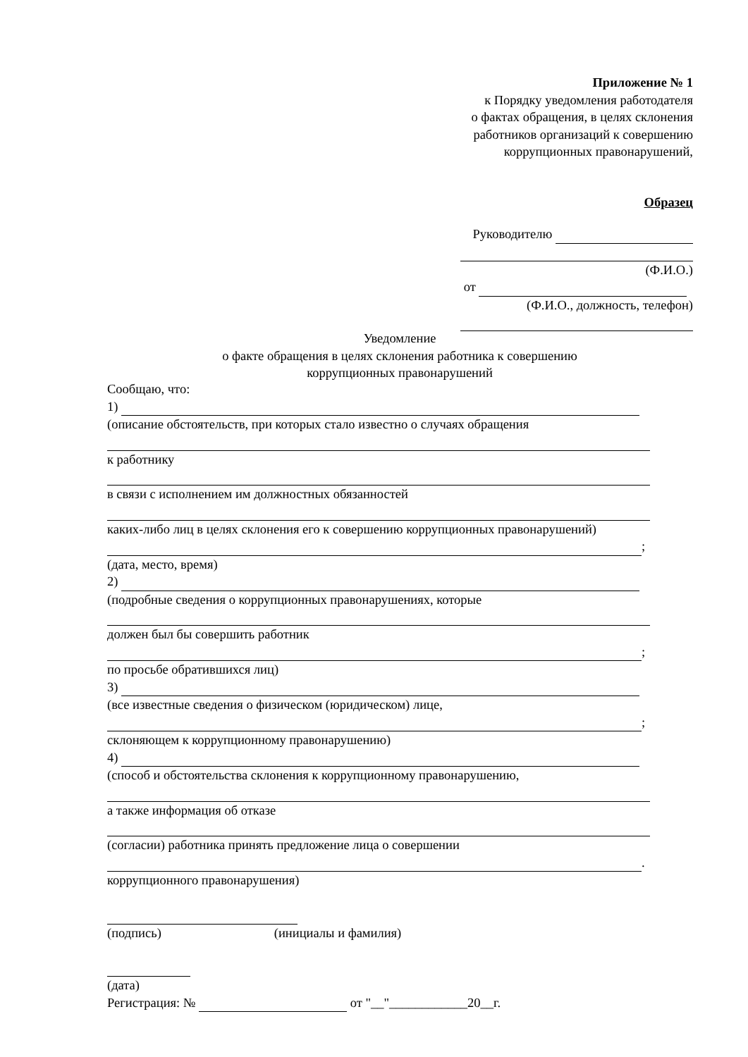Приложение № 1
к Порядку уведомления работодателя
о фактах обращения, в целях склонения
работников организаций к совершению
коррупционных правонарушений,
Образец
Руководителю
(Ф.И.О.)
от
(Ф.И.О., должность, телефон)
Уведомление
о факте обращения в целях склонения работника к совершению
коррупционных правонарушений
Сообщаю, что:
1)
(описание обстоятельств, при которых стало известно о случаях обращения
к работнику
в связи с исполнением им должностных обязанностей
каких-либо лиц в целях склонения его к совершению коррупционных правонарушений)
;
(дата, место, время)
2)
(подробные сведения о коррупционных правонарушениях, которые
должен был бы совершить работник
;
по просьбе обратившихся лиц)
3)
(все известные сведения о физическом (юридическом) лице,
;
склоняющем к коррупционному правонарушению)
4)
(способ и обстоятельства склонения к коррупционному правонарушению,
а также информация об отказе
(согласии) работника принять предложение лица о совершении
.
коррупционного правонарушения)
(подпись) (инициалы и фамилия)
(дата)
Регистрация: № от "__"____________20__г.